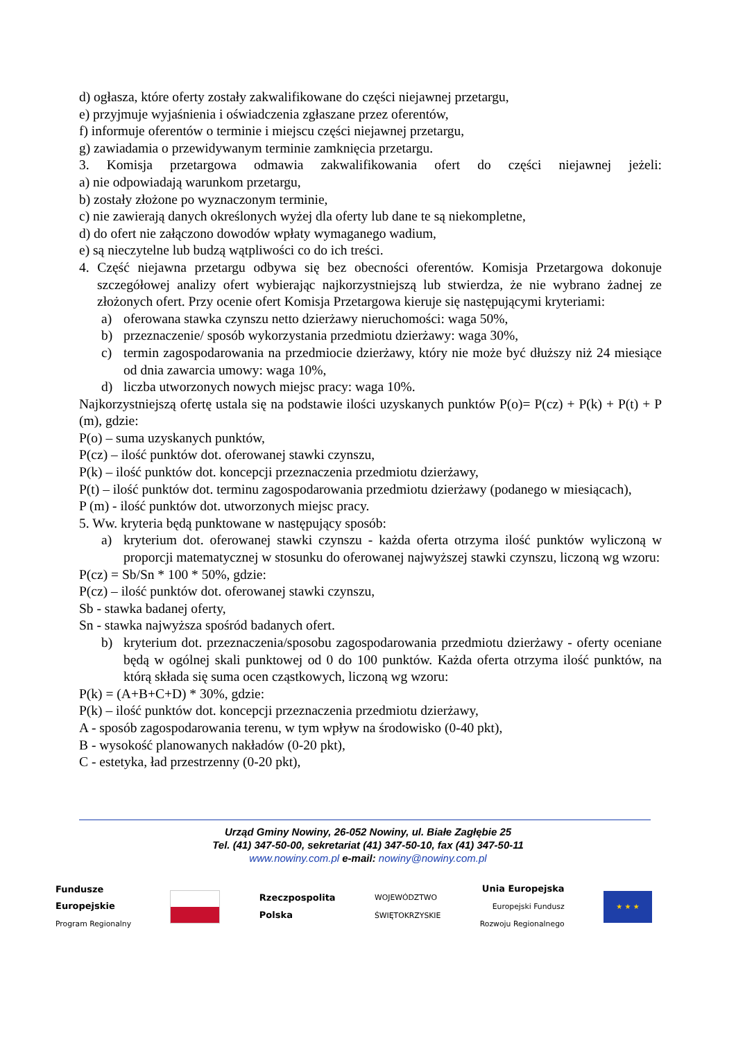d) ogłasza, które oferty zostały zakwalifikowane do części niejawnej przetargu,
e) przyjmuje wyjaśnienia i oświadczenia zgłaszane przez oferentów,
f) informuje oferentów o terminie i miejscu części niejawnej przetargu,
g) zawiadamia o przewidywanym terminie zamknięcia przetargu.
3. Komisja przetargowa odmawia zakwalifikowania ofert do części niejawnej jeżeli:
a) nie odpowiadają warunkom przetargu,
b) zostały złożone po wyznaczonym terminie,
c) nie zawierają danych określonych wyżej dla oferty lub dane te są niekompletne,
d) do ofert nie załączono dowodów wpłaty wymaganego wadium,
e) są nieczytelne lub budzą wątpliwości co do ich treści.
4. Część niejawna przetargu odbywa się bez obecności oferentów. Komisja Przetargowa dokonuje szczegółowej analizy ofert wybierając najkorzystniejszą lub stwierdza, że nie wybrano żadnej ze złożonych ofert. Przy ocenie ofert Komisja Przetargowa kieruje się następującymi kryteriami:
a) oferowana stawka czynszu netto dzierżawy nieruchomości: waga 50%,
b) przeznaczenie/ sposób wykorzystania przedmiotu dzierżawy: waga 30%,
c) termin zagospodarowania na przedmiocie dzierżawy, który nie może być dłuższy niż 24 miesiące od dnia zawarcia umowy: waga 10%,
d) liczba utworzonych nowych miejsc pracy: waga 10%.
Najkorzystniejszą ofertę ustala się na podstawie ilości uzyskanych punktów P(o)= P(cz) + P(k) + P(t) + P (m), gdzie:
P(o) – suma uzyskanych punktów,
P(cz) – ilość punktów dot. oferowanej stawki czynszu,
P(k) – ilość punktów dot. koncepcji przeznaczenia przedmiotu dzierżawy,
P(t) – ilość punktów dot. terminu zagospodarowania przedmiotu dzierżawy (podanego w miesiącach),
P (m) - ilość punktów dot. utworzonych miejsc pracy.
5. Ww. kryteria będą punktowane w następujący sposób:
a) kryterium dot. oferowanej stawki czynszu - każda oferta otrzyma ilość punktów wyliczoną w proporcji matematycznej w stosunku do oferowanej najwyższej stawki czynszu, liczoną wg wzoru:
P(cz) = Sb/Sn * 100 * 50%, gdzie:
P(cz) – ilość punktów dot. oferowanej stawki czynszu,
Sb - stawka badanej oferty,
Sn - stawka najwyższa spośród badanych ofert.
b) kryterium dot. przeznaczenia/sposobu zagospodarowania przedmiotu dzierżawy - oferty oceniane będą w ogólnej skali punktowej od 0 do 100 punktów. Każda oferta otrzyma ilość punktów, na którą składa się suma ocen cząstkowych, liczoną wg wzoru:
P(k) = (A+B+C+D) * 30%, gdzie:
P(k) – ilość punktów dot. koncepcji przeznaczenia przedmiotu dzierżawy,
A - sposób zagospodarowania terenu, w tym wpływ na środowisko (0-40 pkt),
B - wysokość planowanych nakładów (0-20 pkt),
C - estetyka, ład przestrzenny (0-20 pkt),
Urząd Gminy Nowiny, 26-052 Nowiny, ul. Białe Zagłębie 25
Tel. (41) 347-50-00, sekretariat (41) 347-50-10, fax (41) 347-50-11
www.nowiny.com.pl e-mail: nowiny@nowiny.com.pl
Fundusze
Europejskie
Program Regionalny
Rzeczpospolita
Polska
WOJEWÓDZTWO
ŚWIĘTOKRZYSKIE
Unia Europejska
Europejski Fundusz
Rozwoju Regionalnego
★ ★ ★